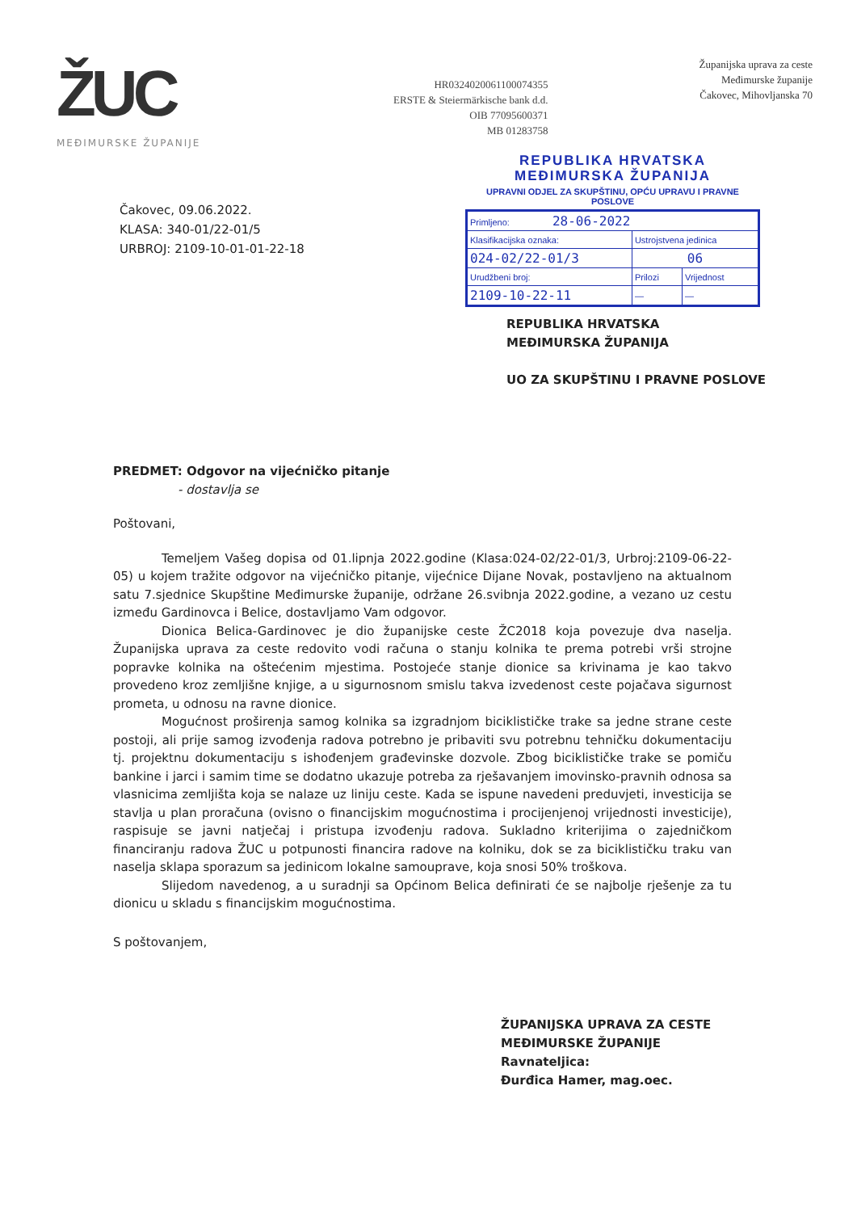ŽUC
MEĐIMURSKE ŽUPANIJE
HR0324020061100074355
ERSTE & Steiermärkische bank d.d.
OIB 77095600371
MB 01283758
Županijska uprava za ceste
Međimurske županije
Čakovec, Mihovljanska 70
Čakovec, 09.06.2022.
KLASA: 340-01/22-01/5
URBROJ: 2109-10-01-01-22-18
REPUBLIKA HRVATSKA
MEĐIMURSKA ŽUPANIJA
UPRAVNI ODJEL ZA SKUPŠTINU, OPĆU UPRAVU I PRAVNE POSLOVE
| Primljeno: 28-06-2022 | | |
| Klasifikacijska oznaka: | Ustrojstvena jedinica | |
| 024-02/22-01/3 | 06 | |
| Urudžbeni broj: | Prilozi | Vrijednost |
| 2109-10-22-11 | — | — |
REPUBLIKA HRVATSKA
MEĐIMURSKA ŽUPANIJA
UO ZA SKUPŠTINU I PRAVNE POSLOVE
PREDMET: Odgovor na vijećničko pitanje
- dostavlja se
Poštovani,
Temeljem Vašeg dopisa od 01.lipnja 2022.godine (Klasa:024-02/22-01/3, Urbroj:2109-06-22-05) u kojem tražite odgovor na vijećničko pitanje, vijećnice Dijane Novak, postavljeno na aktualnom satu 7.sjednice Skupštine Međimurske županije, održane 26.svibnja 2022.godine, a vezano uz cestu između Gardinovca i Belice, dostavljamo Vam odgovor.
Dionica Belica-Gardinovec je dio županijske ceste ŽC2018 koja povezuje dva naselja. Županijska uprava za ceste redovito vodi računa o stanju kolnika te prema potrebi vrši strojne popravke kolnika na oštećenim mjestima. Postojeće stanje dionice sa krivinama je kao takvo provedeno kroz zemljišne knjige, a u sigurnosnom smislu takva izvedenost ceste pojačava sigurnost prometa, u odnosu na ravne dionice.
Mogućnost proširenja samog kolnika sa izgradnjom biciklističke trake sa jedne strane ceste postoji, ali prije samog izvođenja radova potrebno je pribaviti svu potrebnu tehničku dokumentaciju tj. projektnu dokumentaciju s ishođenjem građevinske dozvole. Zbog biciklističke trake se pomiču bankine i jarci i samim time se dodatno ukazuje potreba za rješavanjem imovinsko-pravnih odnosa sa vlasnicima zemljišta koja se nalaze uz liniju ceste. Kada se ispune navedeni preduvjeti, investicija se stavlja u plan proračuna (ovisno o financijskim mogućnostima i procijenjenoj vrijednosti investicije), raspisuje se javni natječaj i pristupa izvođenju radova. Sukladno kriterijima o zajedničkom financiranju radova ŽUC u potpunosti financira radove na kolniku, dok se za biciklističku traku van naselja sklapa sporazum sa jedinicom lokalne samouprave, koja snosi 50% troškova.
Slijedom navedenog, a u suradnji sa Općinom Belica definirati će se najbolje rješenje za tu dionicu u skladu s financijskim mogućnostima.
S poštovanjem,
ŽUPANIJSKA UPRAVA ZA CESTE
MEĐIMURSKE ŽUPANIJE
Ravnateljica:
Đurđica Hamer, mag.oec.